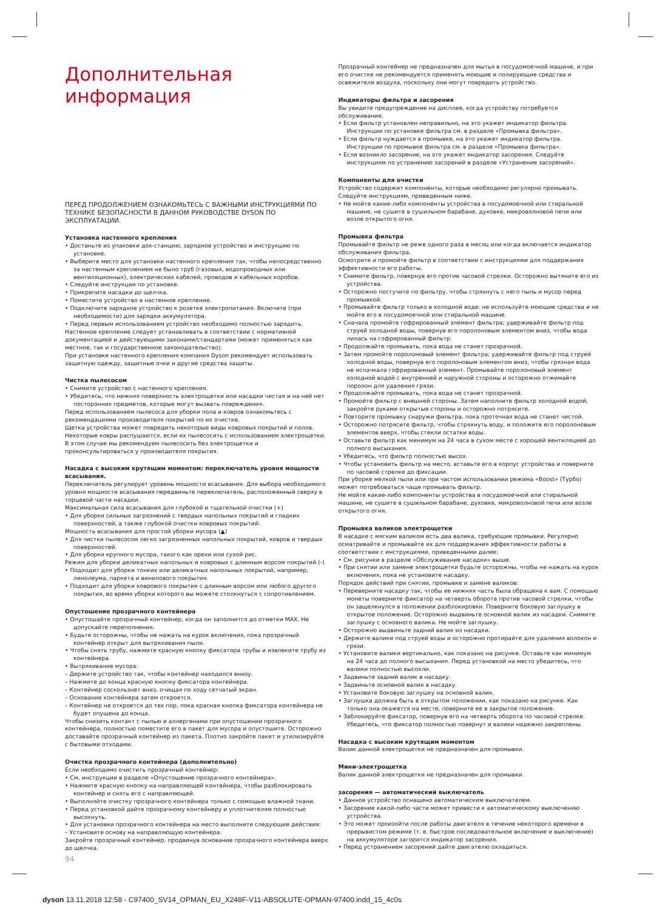Дополнительная
информация
ПЕРЕД ПРОДОЛЖЕНИЕМ ОЗНАКОМЬТЕСЬ С ВАЖНЫМИ ИНСТРУКЦИЯМИ ПО ТЕХНИКЕ БЕЗОПАСНОСТИ В ДАННОМ РУКОВОДСТВЕ DYSON ПО ЭКСПЛУАТАЦИИ.
Установка настенного крепления
• Достаньте из упаковки док-станцию, зарядное устройство и инструкцию по установке.
• Выберите место для установки настенного крепления так, чтобы непосредственно за настенным креплением не было труб (газовых, водопроводных или вентиляционных), электрических кабелей, проводов и кабельных коробов.
• Следуйте инструкции по установке.
• Прикрепите насадки до щелчка.
• Поместите устройство в настенное крепление.
• Подключите зарядное устройство к розетке электропитания. Включите (при необходимости) для зарядки аккумулятора.
• Перед первым использованием устройство необходимо полностью зарядить.
Настенное крепление следует устанавливать в соответствии с нормативной документацией и действующими законами/стандартами (может применяться как местное, так и государственное законодательство).
При установке настенного крепления компания Dyson рекомендует использовать защитную одежду, защитные очки и другие средства защиты.
Чистка пылесосом
• Снимите устройство с настенного крепления.
• Убедитесь, что нижняя поверхность электрощетки или насадки чистая и на ней нет посторонних предметов, которые могут вызвать повреждения.
Перед использованием пылесоса для уборки пола и ковров ознакомьтесь с рекомендациями производителя покрытий по их очистке.
Щетка устройства может повредить некоторые виды ковровых покрытий и полов. Некоторые ковры распушаются, если их пылесосить с использованием электрощетки. В этом случае мы рекомендуем пылесосить без электрощетки и проконсультироваться у производителя покрытия.
Насадка с высоким крутящим моментом: переключатель уровня мощности всасывания.
Переключатель регулирует уровень мощности всасывания. Для выбора необходимого уровня мощности всасывания передвиньте переключатель, расположенный сверху в торцевой части насадки.
Максимальная сила всасывания для глубокой и тщательной очистки (+)
• Для уборки сильных загрязнений с твердых напольных покрытий и гладких поверхностей, а также глубокой очистки ковровых покрытий.
Мощность всасывания для простой уборки мусора (▲)
• Для чистки пылесосом легко загрязненных напольных покрытий, ковров и твердых поверхностей.
• Для уборки крупного мусора, такого как орехи или сухой рис.
Режим для уборки деликатных напольных и ковровых с длинным ворсом покрытий (-)
• Подходит для уборки тонких или деликатных напольных покрытий, например, линолеума, паркета и винилового покрытия.
• Подходит для уборки ковровогo покрытия с длинным ворсом или любого другого покрытия, во время уборки которого вы можете столкнуться с сопротивлением.
Опустошение прозрачного контейнера
• Опустошайте прозрачный контейнер, когда он заполнится до отметки MAX. Не допускайте переполнения.
• Будьте осторожны, чтобы не нажать на курок включения, пока прозрачный контейнер открыт для вытряхивания пыли.
• Чтобы снять трубу, нажмите красную кнопку фиксатора трубы и извлеките трубу из контейнера.
• Вытряхивание мусора:
– Держите устройство так, чтобы контейнер находился внизу.
– Нажмите до конца красную кнопку фиксатора контейнера.
– Контейнер соскользнет вниз, очищая по ходу сетчатый экран.
– Основание контейнера затем откроется.
– Контейнер не откроется до тех пор, пока красная кнопка фиксатора контейнера не будет опущена до конца.
Чтобы снизить контакт с пылью и аллергенами при опустошении прозрачного контейнера, полностью поместите его в пакет для мусора и опустошите. Осторожно доставайте прозрачный контейнер из пакета. Плотно закройте пакет и утилизируйте с бытовыми отходами.
Очистка прозрачного контейнера (дополнительно)
Если необходимо очистить прозрачный контейнер:
• См. инструкции в разделе «Опустошение прозрачного контейнера».
• Нажмите красную кнопку на направляющей контейнера, чтобы разблокировать контейнер и снять его с направляющей.
• Выполняйте очистку прозрачного контейнера только с помощью влажной ткани.
• Перед установкой дайте прозрачному контейнеру и уплотнителям полностью высохнуть.
• Для установки прозрачного контейнера на место выполните следующие действия:
– Установите основу на направляющую контейнера.
Закройте прозрачный контейнер, продвинув основание прозрачного контейнера вверх до щелчка.
Прозрачный контейнер не предназначен для мытья в посудомоечной машине, и при его очистке не рекомендуется применять моющие и полирующие средства и освежители воздуха, поскольку они могут повредить устройство.
Индикаторы фильтра и засорения
Вы увидите предупреждение на дисплее, когда устройству потребуется обслуживание.
• Если фильтр установлен неправильно, на это укажет индикатор фильтра. Инструкции по установке фильтра см. в разделе «Промывка фильтра».
• Если фильтр нуждается в промывке, на это укажет индикатор фильтра. Инструкции по промывке фильтра см. в разделе «Промывка фильтра».
• Если возникло засорение, на это укажет индикатор засорения. Следуйте инструкциям по устранению засорений в разделе «Устранение засорений».
Компоненты для очистки
Устройство содержит компоненты, которые необходимо регулярно промывать. Следуйте инструкциям, приведенным ниже.
• Не мойте какие-либо компоненты устройства в посудомоечной или стиральной машине, не сушите в сушильном барабане, духовке, микроволновой печи или возле открытого огня.
Промывка фильтра
Промывайте фильтр не реже одного раза в месяц или когда включается индикатор обслуживания фильтра.
Осмотрите и промойте фильтр в соответствии с инструкциями для поддержания эффективности его работы.
• Снимите фильтр, повернув его против часовой стрелки. Осторожно вытяните его из устройства.
• Осторожно постучите по фильтру, чтобы стряхнуть с него пыль и мусор перед промывкой.
• Промывайте фильтр только в холодной воде: не используйте моющие средства и не мойте его в посудомоечной или стиральной машине.
• Сначала промойте гофрированный элемент фильтра; удерживайте фильтр под струей холодной воды, повернув его поролоновым элементом вниз, чтобы вода лилась на гофрированный фильтр.
• Продолжайте промывать, пока вода не станет прозрачной.
• Затем промойте поролоновый элемент фильтра; удерживайте фильтр под струей холодной воды, повернув его поролоновым элементом вниз, чтобы грязная вода не испачкала гофрированный элемент. Промывайте поролоновый элемент холодной водой с внутренней и наружной стороны и осторожно отжимайте поролон для удаления грязи.
• Продолжайте промывать, пока вода не станет прозрачной.
• Промойте фильтр с внешней стороны. Затем наполните фильтр холодной водой, закройте руками открытые стороны и осторожно потрясите.
• Повторите промывку снаружи фильтра, пока проточная вода не станет чистой.
• Осторожно потрясите фильтр, чтобы стряхнуть воду, и положите его поролоновым элементов вверх, чтобы стекли остатки воды.
• Оставьте фильтр как минимум на 24 часа в сухом месте с хорошей вентиляцией до полного высыхания.
• Убедитесь, что фильтр полностью высох.
• Чтобы установить фильтр на место, вставьте его в корпус устройства и поверните по часовой стрелке до фиксации.
При уборке мелкой пыли или при частом использовании режима «Boost» (Турбо) может потребоваться чаще промывать фильтр.
Не мойте какие-либо компоненты устройства в посудомоечной или стиральной машине, не сушите в сушильном барабане, духовке, микроволновой печи или возле открытого огня.
Промывка валиков электрощетки
В насадке с мягким валиком есть два валика, требующие промывки. Регулярно осматривайте и промывайте их для поддержания эффективности работы в соответствии с инструкциями, приведенными далее:
• См. рисунки в разделе «Обслуживание насадки» выше.
• При снятии или замене электрощетки будьте осторожны, чтобы не нажать на курок включения, пока не установите насадку.
Порядок действий при снятии, промывке и замене валиков:
• Переверните насадку так, чтобы ее нижняя часть была обращена к вам. С помощью монеты поверните фиксатор на четверть оборота против часовой стрелки, чтобы он защелкнулся в положении разблокировки. Поверните боковую заглушку в открытое положение. Осторожно выдвиньте основной валик из насадки. Снимите заглушку с основного валика. Не мойте заглушку.
• Осторожно выдвиньте задний валик из насадки.
• Держите валики под струей воды и осторожно протирайте для удаления волокон и грязи.
• Установите валики вертикально, как показано на рисунке. Оставьте как минимум на 24 часа до полного высыхания. Перед установкой на место убедитесь, что валики полностью высохли.
• Задвиньте задний валик в насадку.
• Задвиньте основной валик в насадку.
• Установите боковую заглушку на основной валик.
• Заглушка должна быть в открытом положении, как показано на рисунке. Как только она окажется на месте, поверните ее в закрытое положение.
• Заблокируйте фиксатор, повернув его на четверть оборота по часовой стрелке. Убедитесь, что фиксатор полностью повернут и валики надежно закреплены.
Насадка с высоким крутящим моментом
Валик данной электрощетки не предназначен для промывки.
Мини-электрощетка
Валик данной электрощетки не предназначен для промывки.
засорения — автоматический выключатель
• Данное устройство оснащено автоматическим выключателем.
• Засорение какой-либо части может привести к автоматическому выключению устройства.
• Это может произойти после работы двигателя в течение некоторого времени в прерывистом режиме (т. е. быстрое последовательное включение и выключение) на аккумуляторе загорится индикатор засорения.
• Перед устранением засорений дайте двигателю охладиться.
94
dyson 13.11.2018 12:58 - C97400_SV14_OPMAN_EU_X248F-V11-ABSOLUTE-OPMAN-97400.indd_15_4c0s